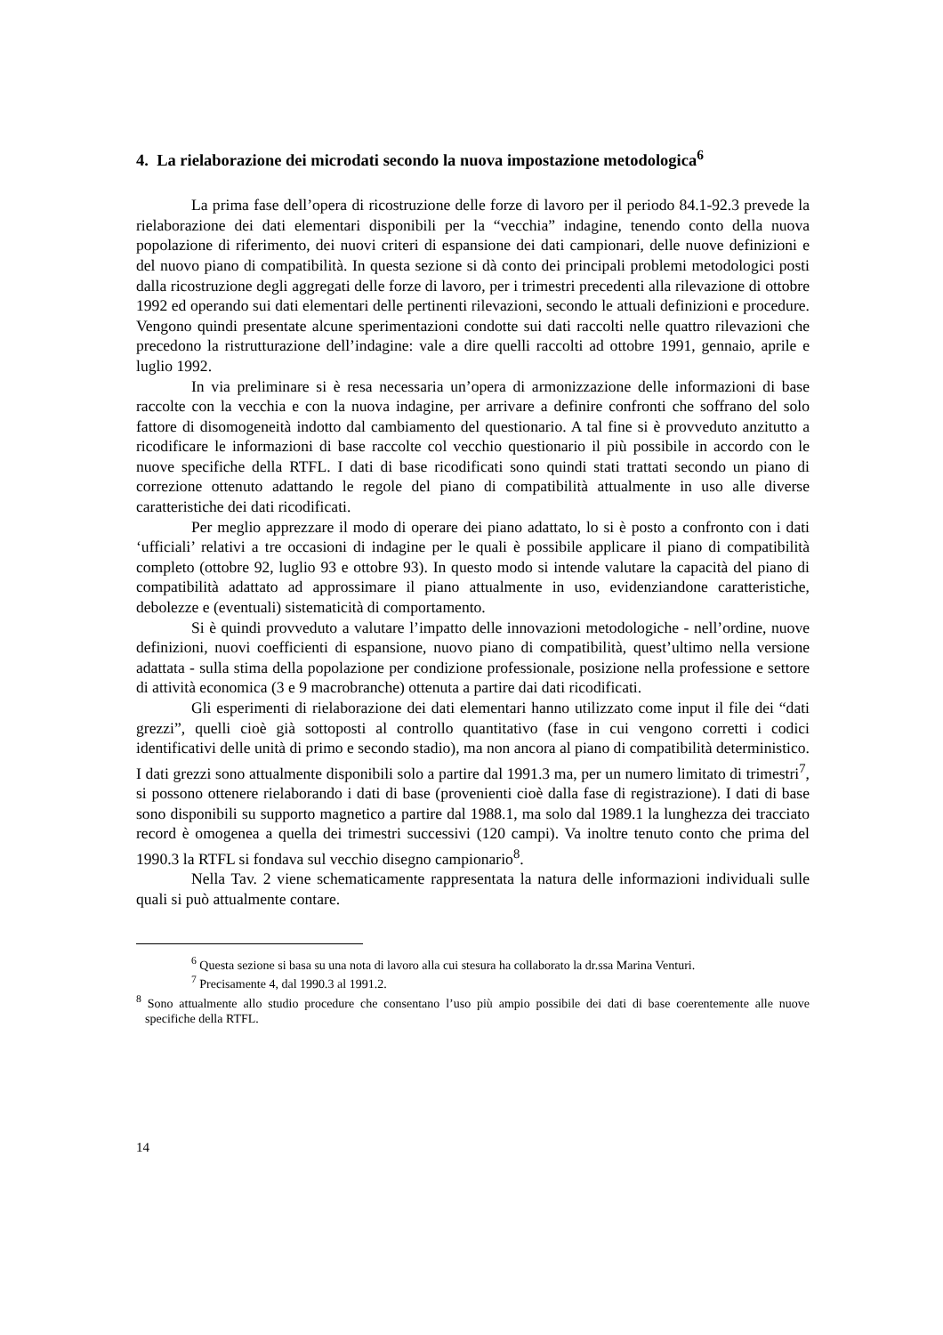4. La rielaborazione dei microdati secondo la nuova impostazione metodologica<sup>6</sup>
La prima fase dell’opera di ricostruzione delle forze di lavoro per il periodo 84.1-92.3 prevede la rielaborazione dei dati elementari disponibili per la “vecchia” indagine, tenendo conto della nuova popolazione di riferimento, dei nuovi criteri di espansione dei dati campionari, delle nuove definizioni e del nuovo piano di compatibilità. In questa sezione si dà conto dei principali problemi metodologici posti dalla ricostruzione degli aggregati delle forze di lavoro, per i trimestri precedenti alla rilevazione di ottobre 1992 ed operando sui dati elementari delle pertinenti rilevazioni, secondo le attuali definizioni e procedure. Vengono quindi presentate alcune sperimentazioni condotte sui dati raccolti nelle quattro rilevazioni che precedono la ristrutturazione dell’indagine: vale a dire quelli raccolti ad ottobre 1991, gennaio, aprile e luglio 1992.
In via preliminare si è resa necessaria un’opera di armonizzazione delle informazioni di base raccolte con la vecchia e con la nuova indagine, per arrivare a definire confronti che soffrano del solo fattore di disomogeneità indotto dal cambiamento del questionario. A tal fine si è provveduto anzitutto a ricodificare le informazioni di base raccolte col vecchio questionario il più possibile in accordo con le nuove specifiche della RTFL. I dati di base ricodificati sono quindi stati trattati secondo un piano di correzione ottenuto adattando le regole del piano di compatibilità attualmente in uso alle diverse caratteristiche dei dati ricodificati.
Per meglio apprezzare il modo di operare dei piano adattato, lo si è posto a confronto con i dati ‘ufficiali’ relativi a tre occasioni di indagine per le quali è possibile applicare il piano di compatibilità completo (ottobre 92, luglio 93 e ottobre 93). In questo modo si intende valutare la capacità del piano di compatibilità adattato ad approssimare il piano attualmente in uso, evidenziandone caratteristiche, debolezze e (eventuali) sistematicità di comportamento.
Si è quindi provveduto a valutare l’impatto delle innovazioni metodologiche - nell’ordine, nuove definizioni, nuovi coefficienti di espansione, nuovo piano di compatibilità, quest’ultimo nella versione adattata - sulla stima della popolazione per condizione professionale, posizione nella professione e settore di attività economica (3 e 9 macrobranche) ottenuta a partire dai dati ricodificati.
Gli esperimenti di rielaborazione dei dati elementari hanno utilizzato come input il file dei “dati grezzi”, quelli cioè già sottoposti al controllo quantitativo (fase in cui vengono corretti i codici identificativi delle unità di primo e secondo stadio), ma non ancora al piano di compatibilità deterministico. I dati grezzi sono attualmente disponibili solo a partire dal 1991.3 ma, per un numero limitato di trimestri<sup>7</sup>, si possono ottenere rielaborando i dati di base (provenienti cioè dalla fase di registrazione). I dati di base sono disponibili su supporto magnetico a partire dal 1988.1, ma solo dal 1989.1 la lunghezza dei tracciato record è omogenea a quella dei trimestri successivi (120 campi). Va inoltre tenuto conto che prima del 1990.3 la RTFL si fondava sul vecchio disegno campionario<sup>8</sup>.
Nella Tav. 2 viene schematicamente rappresentata la natura delle informazioni individuali sulle quali si può attualmente contare.
<sup>6</sup> Questa sezione si basa su una nota di lavoro alla cui stesura ha collaborato la dr.ssa Marina Venturi.
<sup>7</sup> Precisamente 4, dal 1990.3 al 1991.2.
<sup>8</sup> Sono attualmente allo studio procedure che consentano l’uso più ampio possibile dei dati di base coerentemente alle nuove specifiche della RTFL.
14